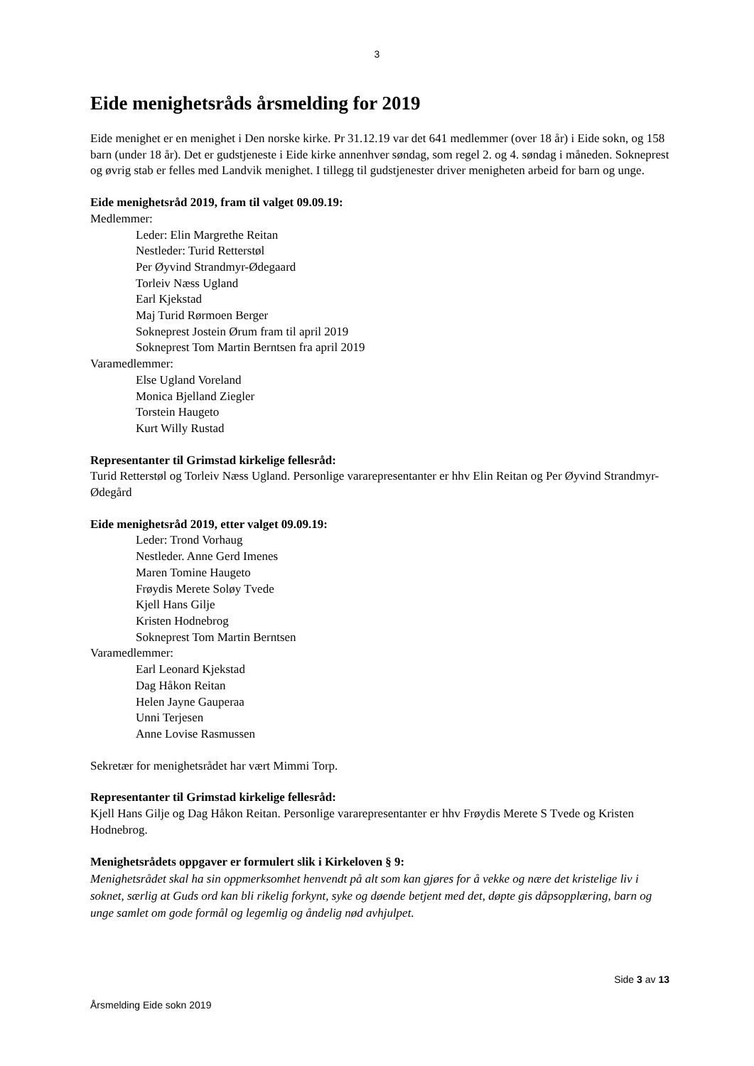3
Eide menighetsråds årsmelding for 2019
Eide menighet er en menighet i Den norske kirke. Pr 31.12.19 var det 641 medlemmer (over 18 år) i Eide sokn, og 158 barn (under 18 år). Det er gudstjeneste i Eide kirke annenhver søndag, som regel 2. og 4. søndag i måneden. Sokneprest og øvrig stab er felles med Landvik menighet. I tillegg til gudstjenester driver menigheten arbeid for barn og unge.
Eide menighetsråd 2019, fram til valget 09.09.19:
Medlemmer:
Leder: Elin Margrethe Reitan
Nestleder: Turid Retterstøl
Per Øyvind Strandmyr-Ødegaard
Torleiv Næss Ugland
Earl Kjekstad
Maj Turid Rørmoen Berger
Sokneprest Jostein Ørum fram til april 2019
Sokneprest Tom Martin Berntsen fra april 2019
Varamedlemmer:
Else Ugland Voreland
Monica Bjelland Ziegler
Torstein Haugeto
Kurt Willy Rustad
Representanter til Grimstad kirkelige fellesråd:
Turid Retterstøl og Torleiv Næss Ugland. Personlige vararepresentanter er hhv Elin Reitan og Per Øyvind Strandmyr-Ødegård
Eide menighetsråd 2019, etter valget 09.09.19:
Leder: Trond Vorhaug
Nestleder. Anne Gerd Imenes
Maren Tomine Haugeto
Frøydis Merete Soløy Tvede
Kjell Hans Gilje
Kristen Hodnebrog
Sokneprest Tom Martin Berntsen
Varamedlemmer:
Earl Leonard Kjekstad
Dag Håkon Reitan
Helen Jayne Gauperaa
Unni Terjesen
Anne Lovise Rasmussen
Sekretær for menighetsrådet har vært Mimmi Torp.
Representanter til Grimstad kirkelige fellesråd:
Kjell Hans Gilje og Dag Håkon Reitan. Personlige vararepresentanter er hhv Frøydis Merete S Tvede og Kristen Hodnebrog.
Menighetsrådets oppgaver er formulert slik i Kirkeloven § 9:
Menighetsrådet skal ha sin oppmerksomhet henvendt på alt som kan gjøres for å vekke og nære det kristelige liv i soknet, særlig at Guds ord kan bli rikelig forkynt, syke og døende betjent med det, døpte gis dåpsopplæring, barn og unge samlet om gode formål og legemlig og åndelig nød avhjulpet.
Side 3 av 13
Årsmelding Eide sokn 2019